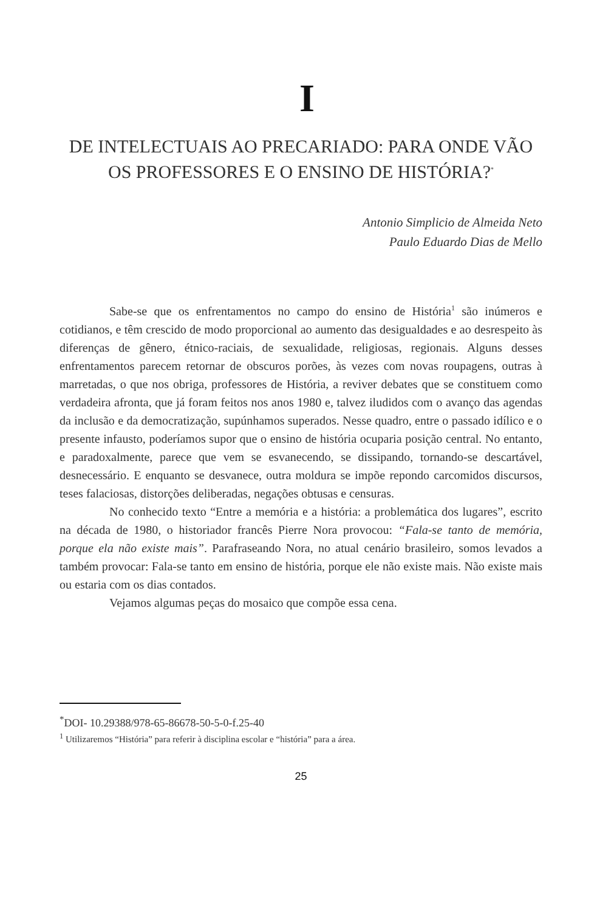I
DE INTELECTUAIS AO PRECARIADO: PARA ONDE VÃO OS PROFESSORES E O ENSINO DE HISTÓRIA?<sup>*</sup>
Antonio Simplicio de Almeida Neto
Paulo Eduardo Dias de Mello
Sabe-se que os enfrentamentos no campo do ensino de História<sup>1</sup> são inúmeros e cotidianos, e têm crescido de modo proporcional ao aumento das desigualdades e ao desrespeito às diferenças de gênero, étnico-raciais, de sexualidade, religiosas, regionais. Alguns desses enfrentamentos parecem retornar de obscuros porões, às vezes com novas roupagens, outras à marretadas, o que nos obriga, professores de História, a reviver debates que se constituem como verdadeira afronta, que já foram feitos nos anos 1980 e, talvez iludidos com o avanço das agendas da inclusão e da democratização, supúnhamos superados. Nesse quadro, entre o passado idílico e o presente infausto, poderíamos supor que o ensino de história ocuparia posição central. No entanto, e paradoxalmente, parece que vem se esvanecendo, se dissipando, tornando-se descartável, desnecessário. E enquanto se desvanece, outra moldura se impõe repondo carcomidos discursos, teses falaciosas, distorções deliberadas, negações obtusas e censuras.
No conhecido texto “Entre a memória e a história: a problemática dos lugares”, escrito na década de 1980, o historiador francês Pierre Nora provocou: “Fala-se tanto de memória, porque ela não existe mais”. Parafraseando Nora, no atual cenário brasileiro, somos levados a também provocar: Fala-se tanto em ensino de história, porque ele não existe mais. Não existe mais ou estaria com os dias contados.
Vejamos algumas peças do mosaico que compõe essa cena.
<sup>*</sup> DOI- 10.29388/978-65-86678-50-5-0-f.25-40
<sup>1</sup> Utilizaremos “História” para referir à disciplina escolar e “história” para a área.
25